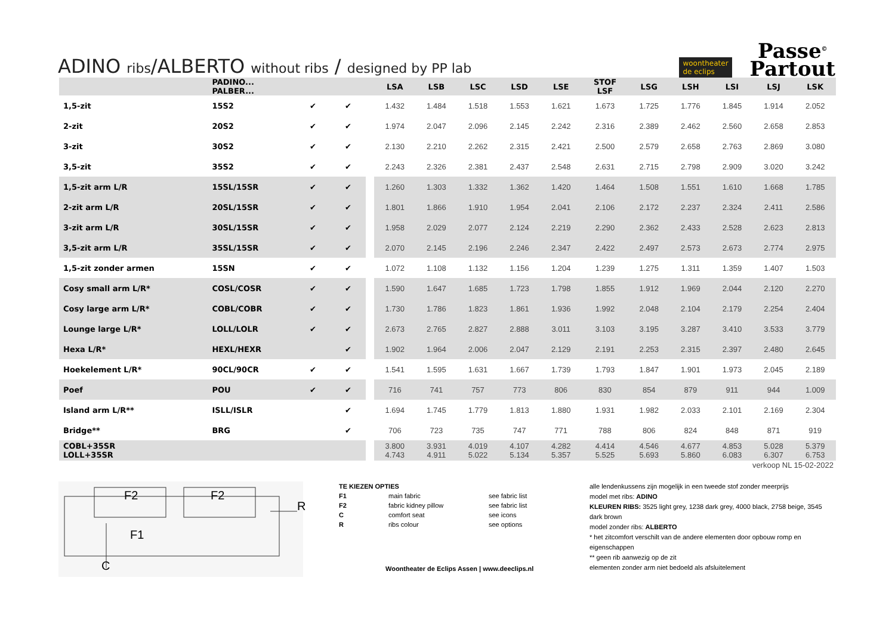ADINO ribs/ALBERTO without ribs / designed by PP lab
woontheater
de eclips
Passe<sup>©</sup>
Partout
| | PADINO... PALBER... | | | | LSA | LSB | LSC | LSD | LSE | STOF LSF | LSG | LSH | LSI | LSJ | LSK |
| --- | --- | --- | --- | --- | --- | --- | --- | --- | --- | --- | --- | --- | --- | --- | --- |
| 1,5-zit | 15S2 | ✔ | ✔ | | 1.432 | 1.484 | 1.518 | 1.553 | 1.621 | 1.673 | 1.725 | 1.776 | 1.845 | 1.914 | 2.052 |
| 2-zit | 20S2 | ✔ | ✔ | | 1.974 | 2.047 | 2.096 | 2.145 | 2.242 | 2.316 | 2.389 | 2.462 | 2.560 | 2.658 | 2.853 |
| 3-zit | 30S2 | ✔ | ✔ | | 2.130 | 2.210 | 2.262 | 2.315 | 2.421 | 2.500 | 2.579 | 2.658 | 2.763 | 2.869 | 3.080 |
| 3,5-zit | 35S2 | ✔ | ✔ | | 2.243 | 2.326 | 2.381 | 2.437 | 2.548 | 2.631 | 2.715 | 2.798 | 2.909 | 3.020 | 3.242 |
| 1,5-zit arm L/R | 15SL/15SR | ✔ | ✔ | | 1.260 | 1.303 | 1.332 | 1.362 | 1.420 | 1.464 | 1.508 | 1.551 | 1.610 | 1.668 | 1.785 |
| 2-zit arm L/R | 20SL/15SR | ✔ | ✔ | | 1.801 | 1.866 | 1.910 | 1.954 | 2.041 | 2.106 | 2.172 | 2.237 | 2.324 | 2.411 | 2.586 |
| 3-zit arm L/R | 30SL/15SR | ✔ | ✔ | | 1.958 | 2.029 | 2.077 | 2.124 | 2.219 | 2.290 | 2.362 | 2.433 | 2.528 | 2.623 | 2.813 |
| 3,5-zit arm L/R | 35SL/15SR | ✔ | ✔ | | 2.070 | 2.145 | 2.196 | 2.246 | 2.347 | 2.422 | 2.497 | 2.573 | 2.673 | 2.774 | 2.975 |
| 1,5-zit zonder armen | 15SN | ✔ | ✔ | | 1.072 | 1.108 | 1.132 | 1.156 | 1.204 | 1.239 | 1.275 | 1.311 | 1.359 | 1.407 | 1.503 |
| Cosy small arm L/R* | COSL/COSR | ✔ | ✔ | | 1.590 | 1.647 | 1.685 | 1.723 | 1.798 | 1.855 | 1.912 | 1.969 | 2.044 | 2.120 | 2.270 |
| Cosy large arm L/R* | COBL/COBR | ✔ | ✔ | | 1.730 | 1.786 | 1.823 | 1.861 | 1.936 | 1.992 | 2.048 | 2.104 | 2.179 | 2.254 | 2.404 |
| Lounge large L/R* | LOLL/LOLR | ✔ | ✔ | | 2.673 | 2.765 | 2.827 | 2.888 | 3.011 | 3.103 | 3.195 | 3.287 | 3.410 | 3.533 | 3.779 |
| Hexa L/R* | HEXL/HEXR | | ✔ | | 1.902 | 1.964 | 2.006 | 2.047 | 2.129 | 2.191 | 2.253 | 2.315 | 2.397 | 2.480 | 2.645 |
| Hoekelement L/R* | 90CL/90CR | ✔ | ✔ | | 1.541 | 1.595 | 1.631 | 1.667 | 1.739 | 1.793 | 1.847 | 1.901 | 1.973 | 2.045 | 2.189 |
| Poef | POU | ✔ | ✔ | | 716 | 741 | 757 | 773 | 806 | 830 | 854 | 879 | 911 | 944 | 1.009 |
| Island arm L/R** | ISLL/ISLR | | ✔ | | 1.694 | 1.745 | 1.779 | 1.813 | 1.880 | 1.931 | 1.982 | 2.033 | 2.101 | 2.169 | 2.304 |
| Bridge** | BRG | | ✔ | | 706 | 723 | 735 | 747 | 771 | 788 | 806 | 824 | 848 | 871 | 919 |
| COBL+35SR LOLL+35SR | | | | | 3.800 4.743 | 3.931 4.911 | 4.019 5.022 | 4.107 5.134 | 4.282 5.357 | 4.414 5.525 | 4.546 5.693 | 4.677 5.860 | 4.853 6.083 | 5.028 6.307 | 5.379 6.753 |
verkoop NL 15-02-2022
F2 F2
F1
R
C
| TE KIEZEN OPTIES | | |
| F1 | main fabric | see fabric list |
| F2 | fabric kidney pillow | see fabric list |
| C | comfort seat | see icons |
| R | ribs colour | see options |
Woontheater de Eclips Assen | www.deeclips.nl
alle lendenkussens zijn mogelijk in een tweede stof zonder meerprijs
model met ribs: ADINO
KLEUREN RIBS: 3525 light grey, 1238 dark grey, 4000 black, 2758 beige, 3545 dark brown
model zonder ribs: ALBERTO
* het zitcomfort verschilt van de andere elementen door opbouw romp en eigenschappen
** geen rib aanwezig op de zit
elementen zonder arm niet bedoeld als afsluitelement